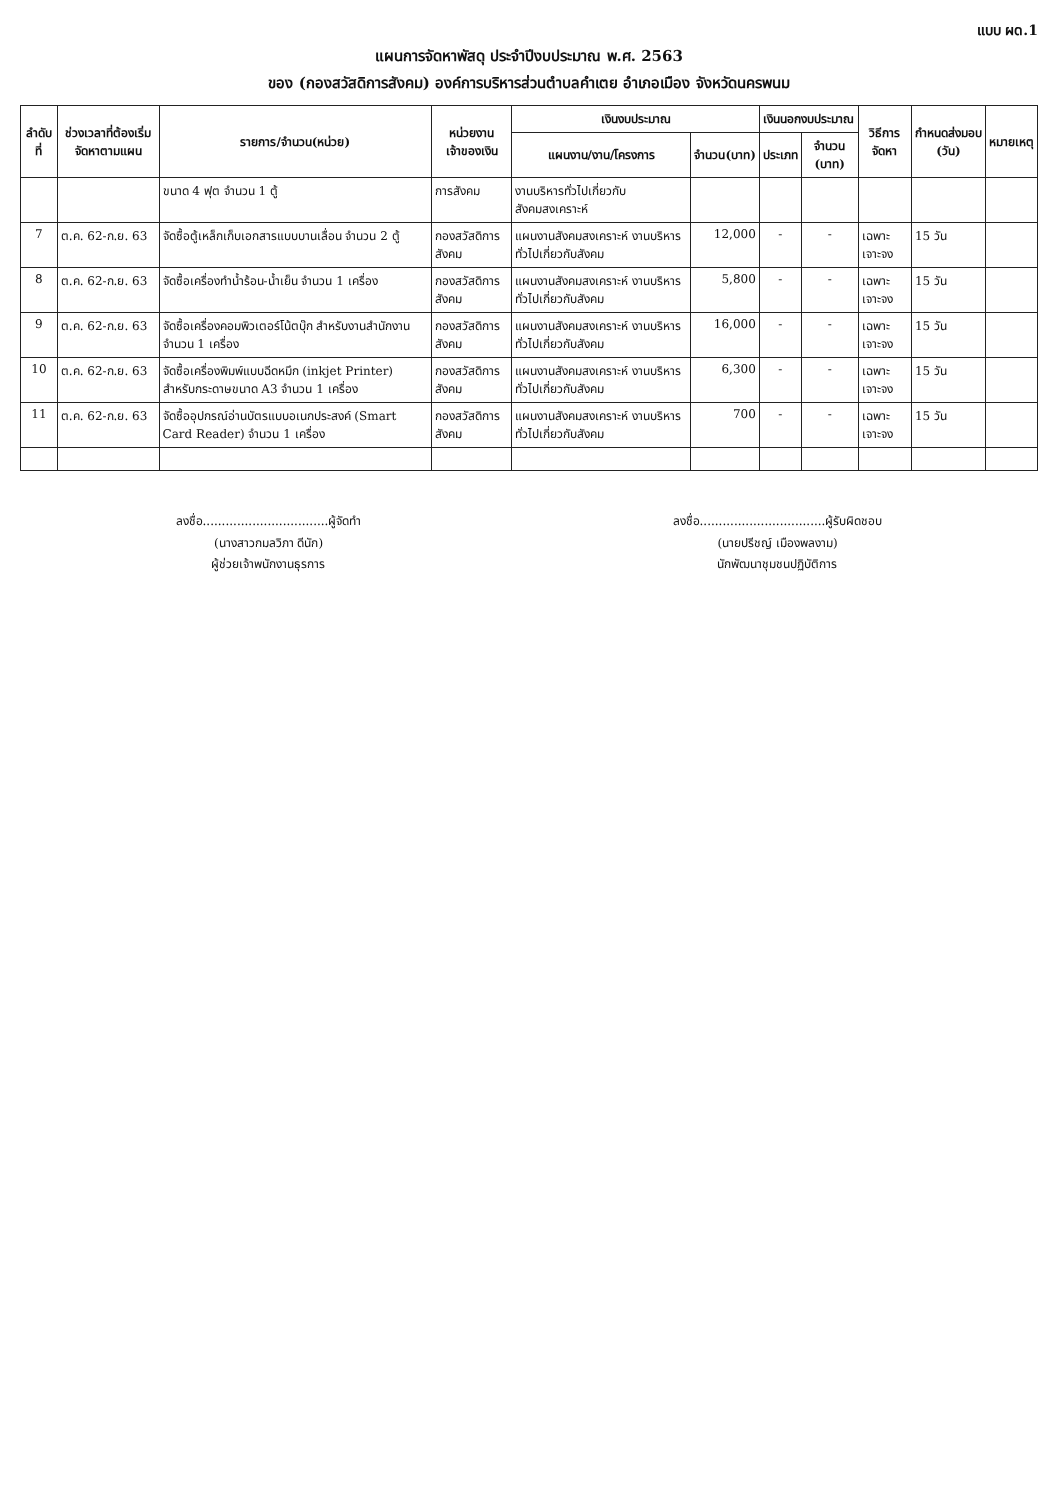แบบ ผด.1
แผนการจัดหาพัสดุ ประจำปีงบประมาณ พ.ศ. 2563
ของ (กองสวัสดิการสังคม) องค์การบริหารส่วนตำบลคำเตย อำเภอเมือง จังหวัดนครพนม
| ลำดับที่ | ช่วงเวลาที่ต้องเริ่มจัดหาตามแผน | รายการ/จำนวน(หน่วย) | หน่วยงานเจ้าของเงิน | เงินงบประมาณ | | เงินนอกงบประมาณ | | วิธีการจัดหา | กำหนดส่งมอบ (วัน) | หมายเหตุ |
| --- | --- | --- | --- | --- | --- | --- | --- | --- | --- | --- |
| | | | | แผนงาน/งาน/โครงการ | จำนวน(บาท) | ประเภท | จำนวน (บาท) | | | |
| | | ขนาด 4 ฟุต จำนวน 1 ตู้ | การสังคม | งานบริหารทั่วไปเกี่ยวกับสังคมสงเคราะห์ | | | | | | |
| 7 | ต.ค. 62-ก.ย. 63 | จัดซื้อตู้เหล็กเก็บเอกสารแบบบานเลื่อน จำนวน 2 ตู้ | กองสวัสดิการสังคม | แผนงานสังคมสงเคราะห์ งานบริหารทั่วไปเกี่ยวกับสังคม | 12,000 | - | - | เฉพาะเจาะจง | 15 วัน | |
| 8 | ต.ค. 62-ก.ย. 63 | จัดซื้อเครื่องทำน้ำร้อน-น้ำเย็น จำนวน 1 เครื่อง | กองสวัสดิการสังคม | แผนงานสังคมสงเคราะห์ งานบริหารทั่วไปเกี่ยวกับสังคม | 5,800 | - | - | เฉพาะเจาะจง | 15 วัน | |
| 9 | ต.ค. 62-ก.ย. 63 | จัดซื้อเครื่องคอมพิวเตอร์โน้ตบุ๊ก สำหรับงานสำนักงาน จำนวน 1 เครื่อง | กองสวัสดิการสังคม | แผนงานสังคมสงเคราะห์ งานบริหารทั่วไปเกี่ยวกับสังคม | 16,000 | - | - | เฉพาะเจาะจง | 15 วัน | |
| 10 | ต.ค. 62-ก.ย. 63 | จัดซื้อเครื่องพิมพ์แบบฉีดหมึก (inkjet Printer) สำหรับกระดาษขนาด A3 จำนวน 1 เครื่อง | กองสวัสดิการสังคม | แผนงานสังคมสงเคราะห์ งานบริหารทั่วไปเกี่ยวกับสังคม | 6,300 | - | - | เฉพาะเจาะจง | 15 วัน | |
| 11 | ต.ค. 62-ก.ย. 63 | จัดซื้ออุปกรณ์อ่านบัตรแบบอเนกประสงค์ (Smart Card Reader) จำนวน 1 เครื่อง | กองสวัสดิการสังคม | แผนงานสังคมสงเคราะห์ งานบริหารทั่วไปเกี่ยวกับสังคม | 700 | - | - | เฉพาะเจาะจง | 15 วัน | |
ลงชื่อ.................................ผู้จัดทำ
(นางสาวกมลวิภา ดีนัก)
ผู้ช่วยเจ้าพนักงานธุรการ
ลงชื่อ.................................ผู้รับผิดชอบ
(นายปรีชญ์ เมืองพลงาม)
นักพัฒนาชุมชนปฏิบัติการ